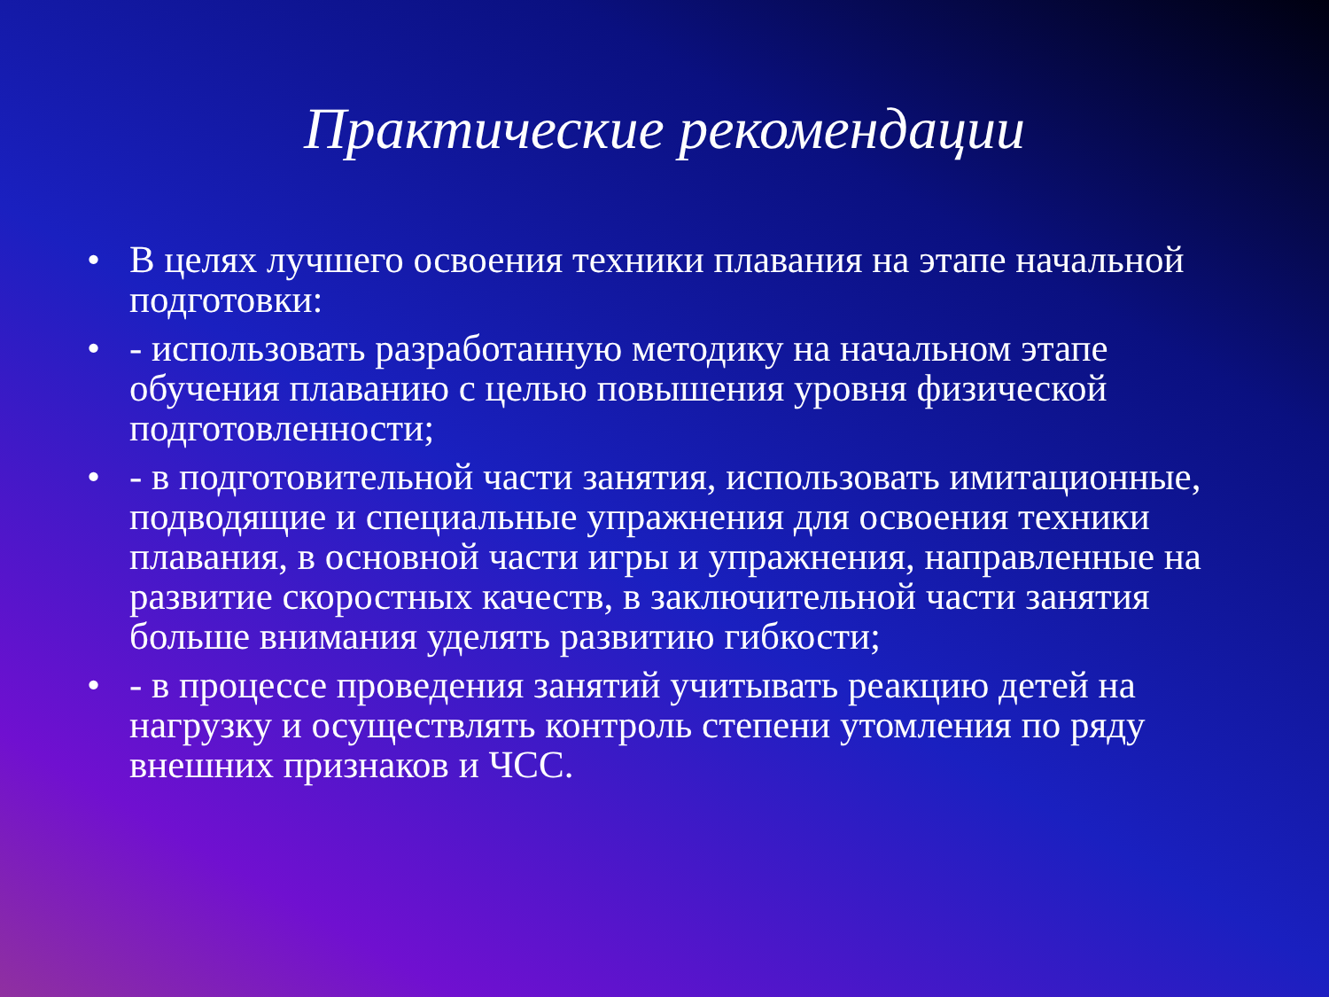Практические рекомендации
• В целях лучшего освоения техники плавания на этапе начальной подготовки:
• - использовать разработанную методику на начальном этапе обучения плаванию с целью повышения уровня физической подготовленности;
• - в подготовительной части занятия, использовать имитационные, подводящие и специальные упражнения для освоения техники плавания, в основной части игры и упражнения, направленные на развитие скоростных качеств, в заключительной части занятия больше внимания уделять развитию гибкости;
• - в процессе проведения занятий учитывать реакцию детей на нагрузку и осуществлять контроль степени утомления по ряду внешних признаков и ЧСС.